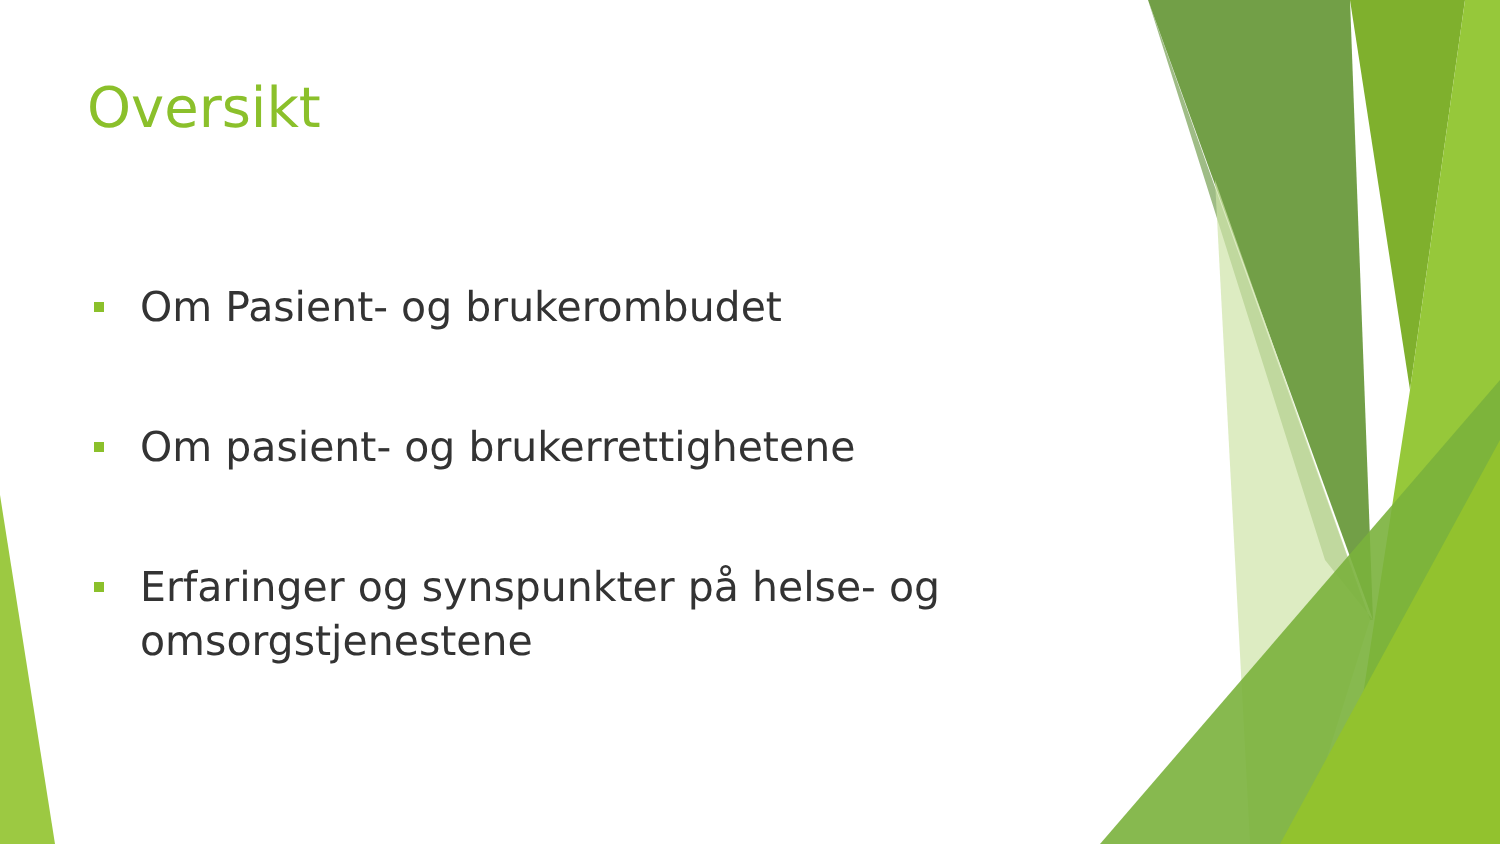Oversikt
Om Pasient- og brukerombudet
Om pasient- og brukerrettighetene
Erfaringer og synspunkter på helse- og omsorgstjenestene